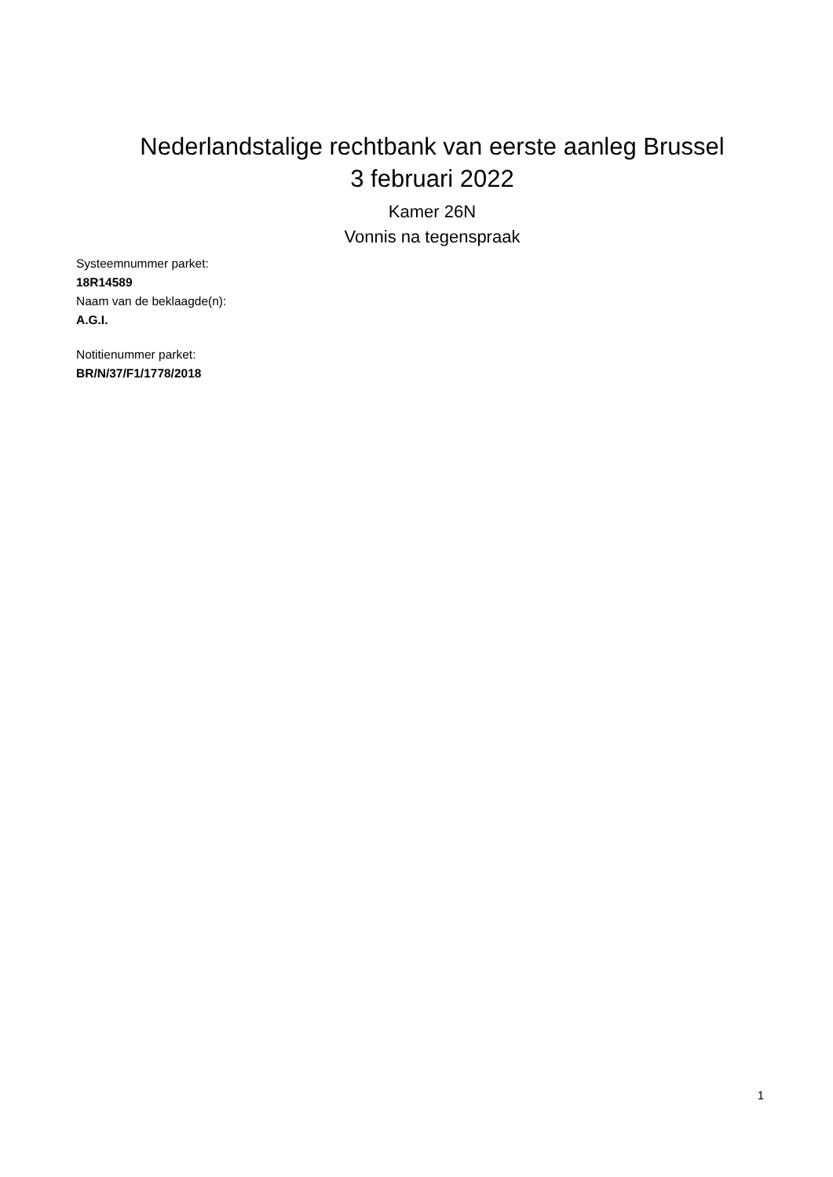Nederlandstalige rechtbank van eerste aanleg Brussel
3 februari 2022
Kamer 26N
Vonnis na tegenspraak
Systeemnummer parket:
18R14589
Naam van de beklaagde(n):
A.G.I.
Notitienummer parket:
BR/N/37/F1/1778/2018
1